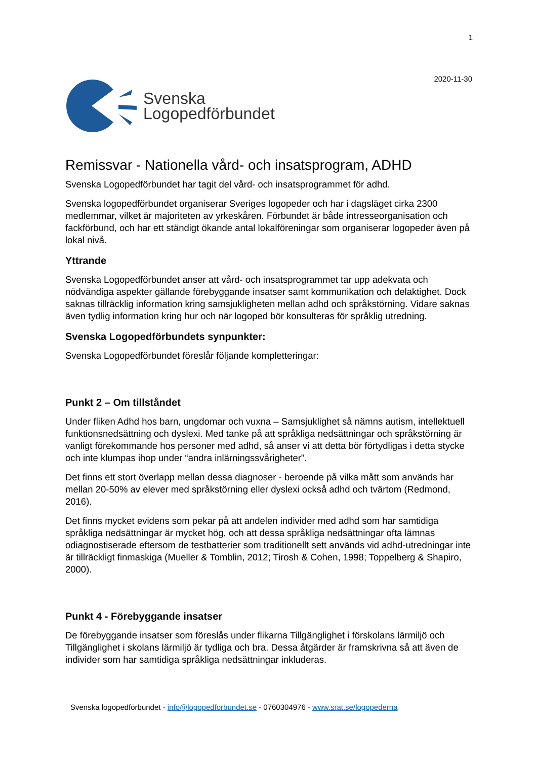1
Svenska
Logopedförbundet
2020-11-30
Remissvar - Nationella vård- och insatsprogram, ADHD
Svenska Logopedförbundet har tagit del vård- och insatsprogrammet för adhd.
Svenska logopedförbundet organiserar Sveriges logopeder och har i dagsläget cirka 2300 medlemmar, vilket är majoriteten av yrkeskåren. Förbundet är både intresseorganisation och fackförbund, och har ett ständigt ökande antal lokalföreningar som organiserar logopeder även på lokal nivå.
Yttrande
Svenska Logopedförbundet anser att vård- och insatsprogrammet tar upp adekvata och nödvändiga aspekter gällande förebyggande insatser samt kommunikation och delaktighet. Dock saknas tillräcklig information kring samsjukligheten mellan adhd och språkstörning. Vidare saknas även tydlig information kring hur och när logoped bör konsulteras för språklig utredning.
Svenska Logopedförbundets synpunkter:
Svenska Logopedförbundet föreslår följande kompletteringar:
Punkt 2 – Om tillståndet
Under fliken Adhd hos barn, ungdomar och vuxna – Samsjuklighet så nämns autism, intellektuell funktionsnedsättning och dyslexi. Med tanke på att språkliga nedsättningar och språkstörning är vanligt förekommande hos personer med adhd, så anser vi att detta bör förtydligas i detta stycke och inte klumpas ihop under “andra inlärningssvårigheter”.
Det finns ett stort överlapp mellan dessa diagnoser - beroende på vilka mått som används har mellan 20-50% av elever med språkstörning eller dyslexi också adhd och tvärtom (Redmond, 2016).
Det finns mycket evidens som pekar på att andelen individer med adhd som har samtidiga språkliga nedsättningar är mycket hög, och att dessa språkliga nedsättningar ofta lämnas odiagnostiserade eftersom de testbatterier som traditionellt sett används vid adhd-utredningar inte är tillräckligt finmaskiga (Mueller & Tomblin, 2012; Tirosh & Cohen, 1998; Toppelberg & Shapiro, 2000).
Punkt 4 - Förebyggande insatser
De förebyggande insatser som föreslås under flikarna Tillgänglighet i förskolans lärmiljö och Tillgänglighet i skolans lärmiljö är tydliga och bra. Dessa åtgärder är framskrivna så att även de individer som har samtidiga språkliga nedsättningar inkluderas.
Svenska logopedförbundet - info@logopedforbundet.se - 0760304976 - www.srat.se/logopederna